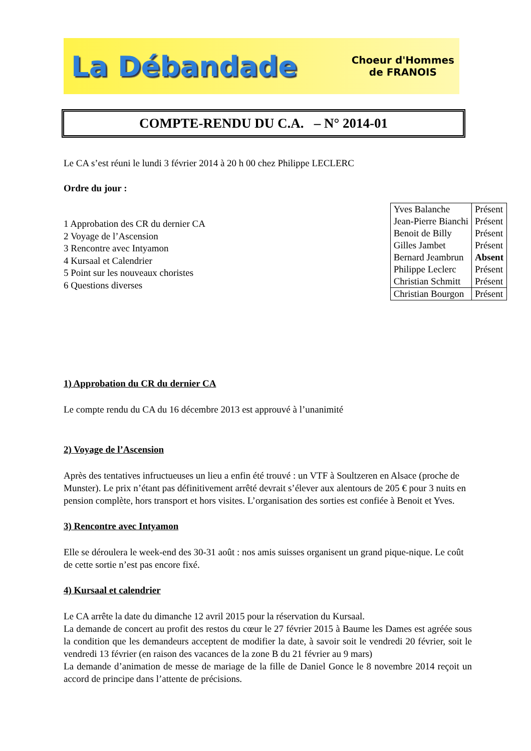La Débandade Choeur d'Hommes
de FRANOIS
COMPTE-RENDU DU C.A. – N° 2014-01
Le CA s’est réuni le lundi 3 février 2014 à 20 h 00 chez Philippe LECLERC
Ordre du jour :
1 Approbation des CR du dernier CA
2 Voyage de l’Ascension
3 Rencontre avec Intyamon
4 Kursaal et Calendrier
5 Point sur les nouveaux choristes
6 Questions diverses
| Yves Balanche | Présent |
| Jean-Pierre Bianchi | Présent |
| Benoit de Billy | Présent |
| Gilles Jambet | Présent |
| Bernard Jeambrun | Absent |
| Philippe Leclerc | Présent |
| Christian Schmitt | Présent |
| Christian Bourgon | Présent |
1) Approbation du CR du dernier CA
Le compte rendu du CA du 16 décembre 2013 est approuvé à l’unanimité
2) Voyage de l’Ascension
Après des tentatives infructueuses un lieu a enfin été trouvé : un VTF à Soultzeren en Alsace (proche de Munster). Le prix n’étant pas définitivement arrêté devrait s’élever aux alentours de 205 € pour 3 nuits en pension complète, hors transport et hors visites. L’organisation des sorties est confiée à Benoit et Yves.
3) Rencontre avec Intyamon
Elle se déroulera le week-end des 30-31 août : nos amis suisses organisent un grand pique-nique. Le coût de cette sortie n’est pas encore fixé.
4) Kursaal et calendrier
Le CA arrête la date du dimanche 12 avril 2015 pour la réservation du Kursaal.
La demande de concert au profit des restos du cœur le 27 février 2015 à Baume les Dames est agréée sous la condition que les demandeurs acceptent de modifier la date, à savoir soit le vendredi 20 février, soit le vendredi 13 février (en raison des vacances de la zone B du 21 février au 9 mars)
La demande d’animation de messe de mariage de la fille de Daniel Gonce le 8 novembre 2014 reçoit un accord de principe dans l’attente de précisions.